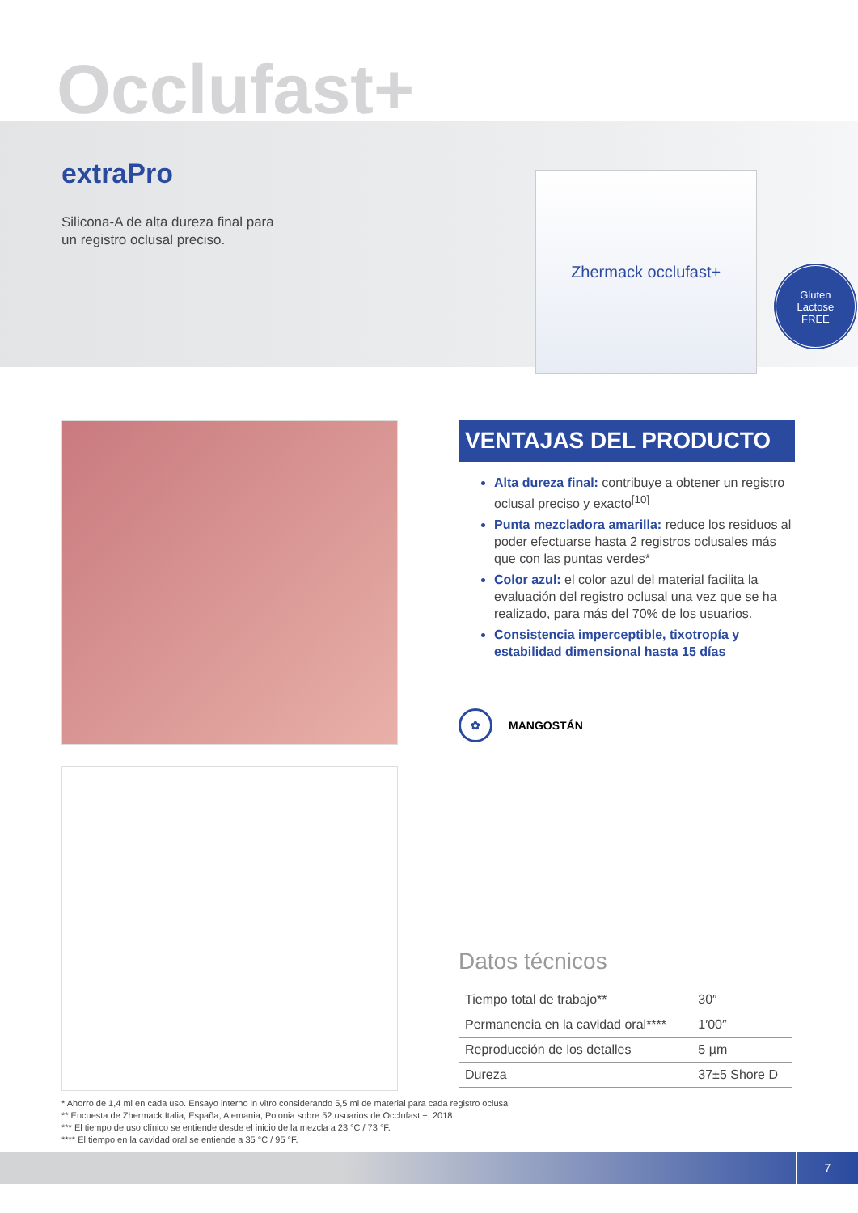Occlufast+
extraPro
Silicona-A de alta dureza final para
un registro oclusal preciso.
Zhermack occlufast+
Gluten
Lactose
FREE
VENTAJAS DEL PRODUCTO
Alta dureza final: contribuye a obtener un registro oclusal preciso y exacto<sup>[10]</sup>
Punta mezcladora amarilla: reduce los residuos al poder efectuarse hasta 2 registros oclusales más que con las puntas verdes*
Color azul: el color azul del material facilita la evaluación del registro oclusal una vez que se ha realizado, para más del 70% de los usuarios.
Consistencia imperceptible, tixotropía y estabilidad dimensional hasta 15 días
✿
MANGOSTÁN
Datos técnicos
| Tiempo total de trabajo** | 30″ |
| Permanencia en la cavidad oral**** | 1′00″ |
| Reproducción de los detalles | 5 µm |
| Dureza | 37±5 Shore D |
* Ahorro de 1,4 ml en cada uso. Ensayo interno in vitro considerando 5,5 ml de material para cada registro oclusal
** Encuesta de Zhermack Italia, España, Alemania, Polonia sobre 52 usuarios de Occlufast +, 2018
*** El tiempo de uso clínico se entiende desde el inicio de la mezcla a 23 °C / 73 °F.
**** El tiempo en la cavidad oral se entiende a 35 °C / 95 °F.
7